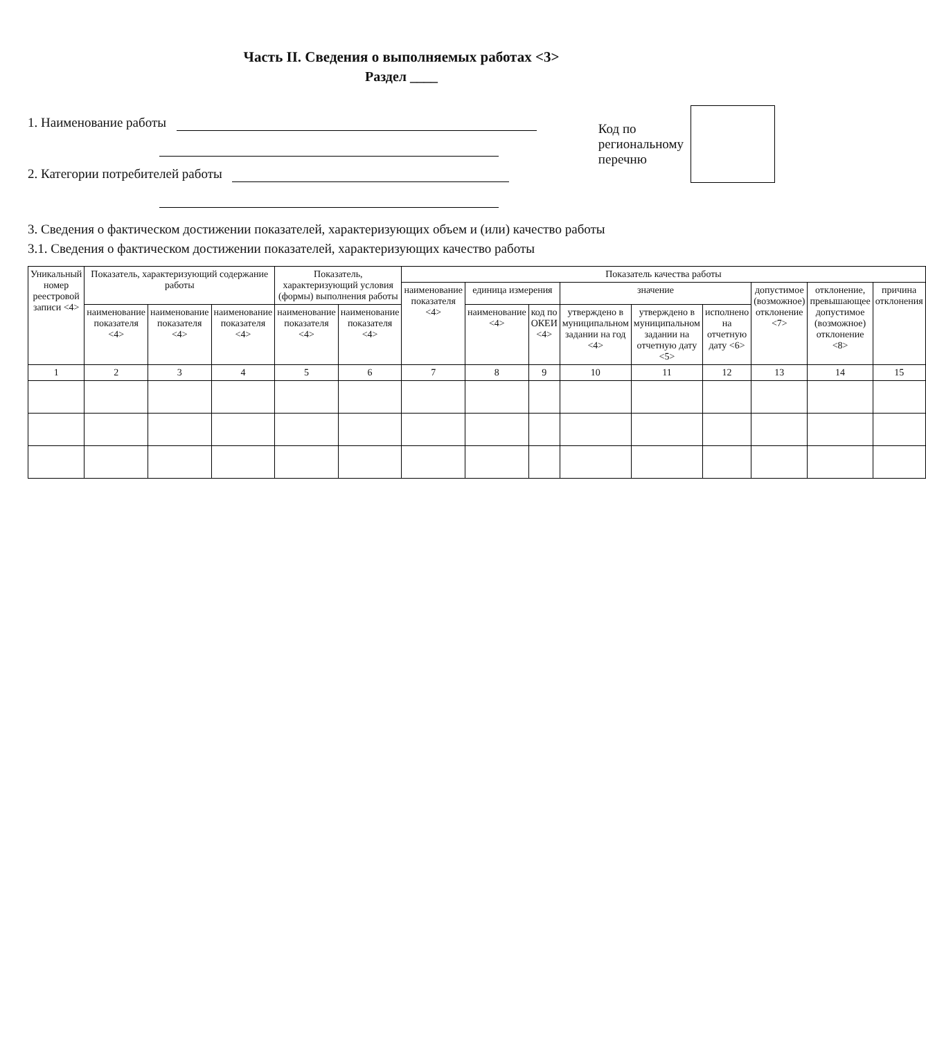Часть II. Сведения о выполняемых работах <3>
Раздел ____
1. Наименование работы
2. Категории потребителей работы
Код по
региональному
перечню
3. Сведения о фактическом достижении показателей, характеризующих объем и (или) качество работы
3.1. Сведения о фактическом достижении показателей, характеризующих качество работы
| Уникальный номер реестровой записи <4> | Показатель, характеризующий содержание работы | | | Показатель, характеризующий условия (формы) выполнения работы | | Показатель качества работы | | | | | | | | |
| --- | --- | --- | --- | --- | --- | --- | --- | --- | --- | --- | --- | --- | --- | --- |
| | | | | | | наименование показателя <4> | единица измерения | | значение | | | допустимое (возможное) отклонение <7> | отклонение, превышающее допустимое (возможное) отклонение <8> | причина отклонения |
| | наименование показателя <4> | наименование показателя <4> | наименование показателя <4> | наименование показателя <4> | наименование показателя <4> | | наименование <4> | код по ОКЕИ <4> | утверждено в муниципальном задании на год <4> | утверждено в муниципальном задании на отчетную дату <5> | исполнено на отчетную дату <6> | | | |
| 1 | 2 | 3 | 4 | 5 | 6 | 7 | 8 | 9 | 10 | 11 | 12 | 13 | 14 | 15 |